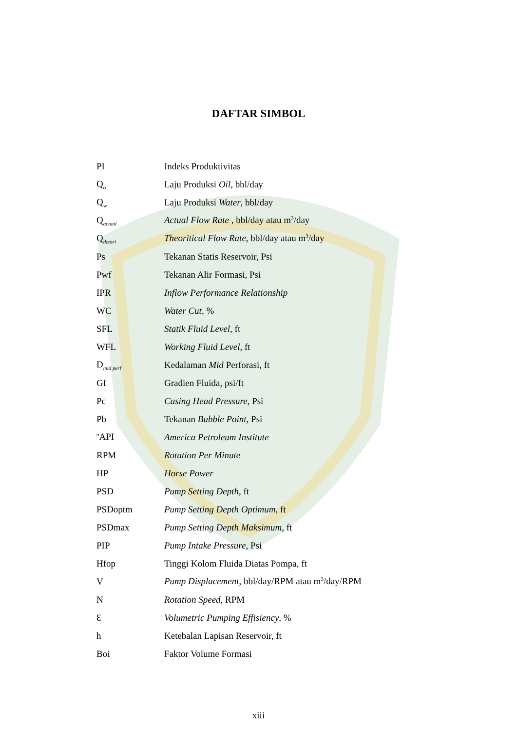DAFTAR SIMBOL
| PI | Indeks Produktivitas |
| Q<sub>o</sub> | Laju Produksi Oil , bbl/day |
| Q<sub>w</sub> | Laju Produksi Water , bbl/day |
| Q<sub>actual</sub> | Actual Flow Rate , bbl/day atau m<sup>3</sup>/day |
| Q<sub>theori</sub> | Theoritical Flow Rate , bbl/day atau m<sup>3</sup>/day |
| Ps | Tekanan Statis Reservoir, Psi |
| Pwf | Tekanan Alir Formasi, Psi |
| IPR | Inflow Performance Relationship |
| WC | Water Cut , % |
| SFL | Statik Fluid Level , ft |
| WFL | Working Fluid Level , ft |
| D<sub>mid perf</sub> | Kedalaman Mid Perforasi, ft |
| Gf | Gradien Fluida, psi/ft |
| Pc | Casing Head Pressure , Psi |
| Pb | Tekanan Bubble Point , Psi |
| <sup>o</sup> API | America Petroleum Institute |
| RPM | Rotation Per Minute |
| HP | Horse Power |
| PSD | Pump Setting Depth , ft |
| PSDoptm | Pump Setting Depth Optimum , ft |
| PSDmax | Pump Setting Depth Maksimum , ft |
| PIP | Pump Intake Pressure , Psi |
| Hfop | Tinggi Kolom Fluida Diatas Pompa, ft |
| V | Pump Displacement , bbl/day/RPM atau m<sup>3</sup>/day/RPM |
| N | Rotation Speed , RPM |
| Ɛ | Volumetric Pumping Effisiency , % |
| h | Ketebalan Lapisan Reservoir, ft |
| Boi | Faktor Volume Formasi |
xiii